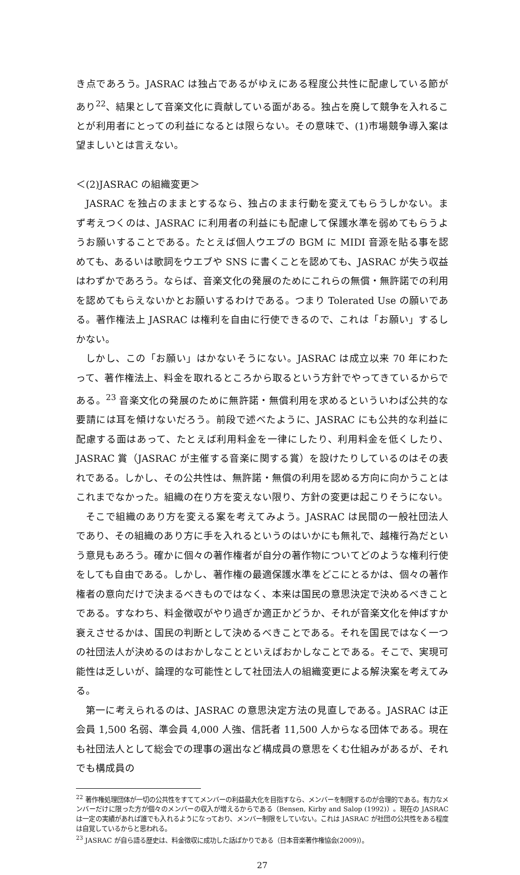き点であろう。JASRAC は独占であるがゆえにある程度公共性に配慮している節があり<sup>22</sup>、結果として音楽文化に貢献している面がある。独占を廃して競争を入れることが利用者にとっての利益になるとは限らない。その意味で、(1)市場競争導入案は望ましいとは言えない。
＜(2)JASRAC の組織変更＞
JASRAC を独占のままとするなら、独占のまま行動を変えてもらうしかない。まず考えつくのは、JASRAC に利用者の利益にも配慮して保護水準を弱めてもらうようお願いすることである。たとえば個人ウエブの BGM に MIDI 音源を貼る事を認めても、あるいは歌詞をウエブや SNS に書くことを認めても、JASRAC が失う収益はわずかであろう。ならば、音楽文化の発展のためにこれらの無償・無許諾での利用を認めてもらえないかとお願いするわけである。つまり Tolerated Use の願いである。著作権法上 JASRAC は権利を自由に行使できるので、これは「お願い」するしかない。
しかし、この「お願い」はかないそうにない。JASRAC は成立以来 70 年にわたって、著作権法上、料金を取れるところから取るという方針でやってきているからである。<sup>23</sup> 音楽文化の発展のために無許諾・無償利用を求めるといういわば公共的な要請には耳を傾けないだろう。前段で述べたように、JASRAC にも公共的な利益に配慮する面はあって、たとえば利用料金を一律にしたり、利用料金を低くしたり、JASRAC 賞（JASRAC が主催する音楽に関する賞）を設けたりしているのはその表れである。しかし、その公共性は、無許諾・無償の利用を認める方向に向かうことはこれまでなかった。組織の在り方を変えない限り、方針の変更は起こりそうにない。
そこで組織のあり方を変える案を考えてみよう。JASRAC は民間の一般社団法人であり、その組織のあり方に手を入れるというのはいかにも無礼で、越権行為だという意見もあろう。確かに個々の著作権者が自分の著作物についてどのような権利行使をしても自由である。しかし、著作権の最適保護水準をどこにとるかは、個々の著作権者の意向だけで決まるべきものではなく、本来は国民の意思決定で決めるべきことである。すなわち、料金徴収がやり過ぎか適正かどうか、それが音楽文化を伸ばすか衰えさせるかは、国民の判断として決めるべきことである。それを国民ではなく一つの社団法人が決めるのはおかしなことといえばおかしなことである。そこで、実現可能性は乏しいが、論理的な可能性として社団法人の組織変更による解決案を考えてみる。
第一に考えられるのは、JASRAC の意思決定方法の見直しである。JASRAC は正会員 1,500 名弱、準会員 4,000 人強、信託者 11,500 人からなる団体である。現在も社団法人として総会での理事の選出など構成員の意思をくむ仕組みがあるが、それでも構成員の
<sup>22</sup> 著作権処理団体が一切の公共性をすててメンバーの利益最大化を目指すなら、メンバーを制限するのが合理的である。有力なメンバーだけに限った方が個々のメンバーの収入が増えるからである（Bensen, Kirby and Salop (1992)）。現在の JASRAC は一定の実績があれば誰でも入れるようになっており、メンバー制限をしていない。これは JASRAC が社団の公共性をある程度は自覚しているからと思われる。
<sup>23</sup> JASRAC が自ら語る歴史は、料金徴収に成功した話ばかりである（日本音楽著作権協会(2009)）。
27